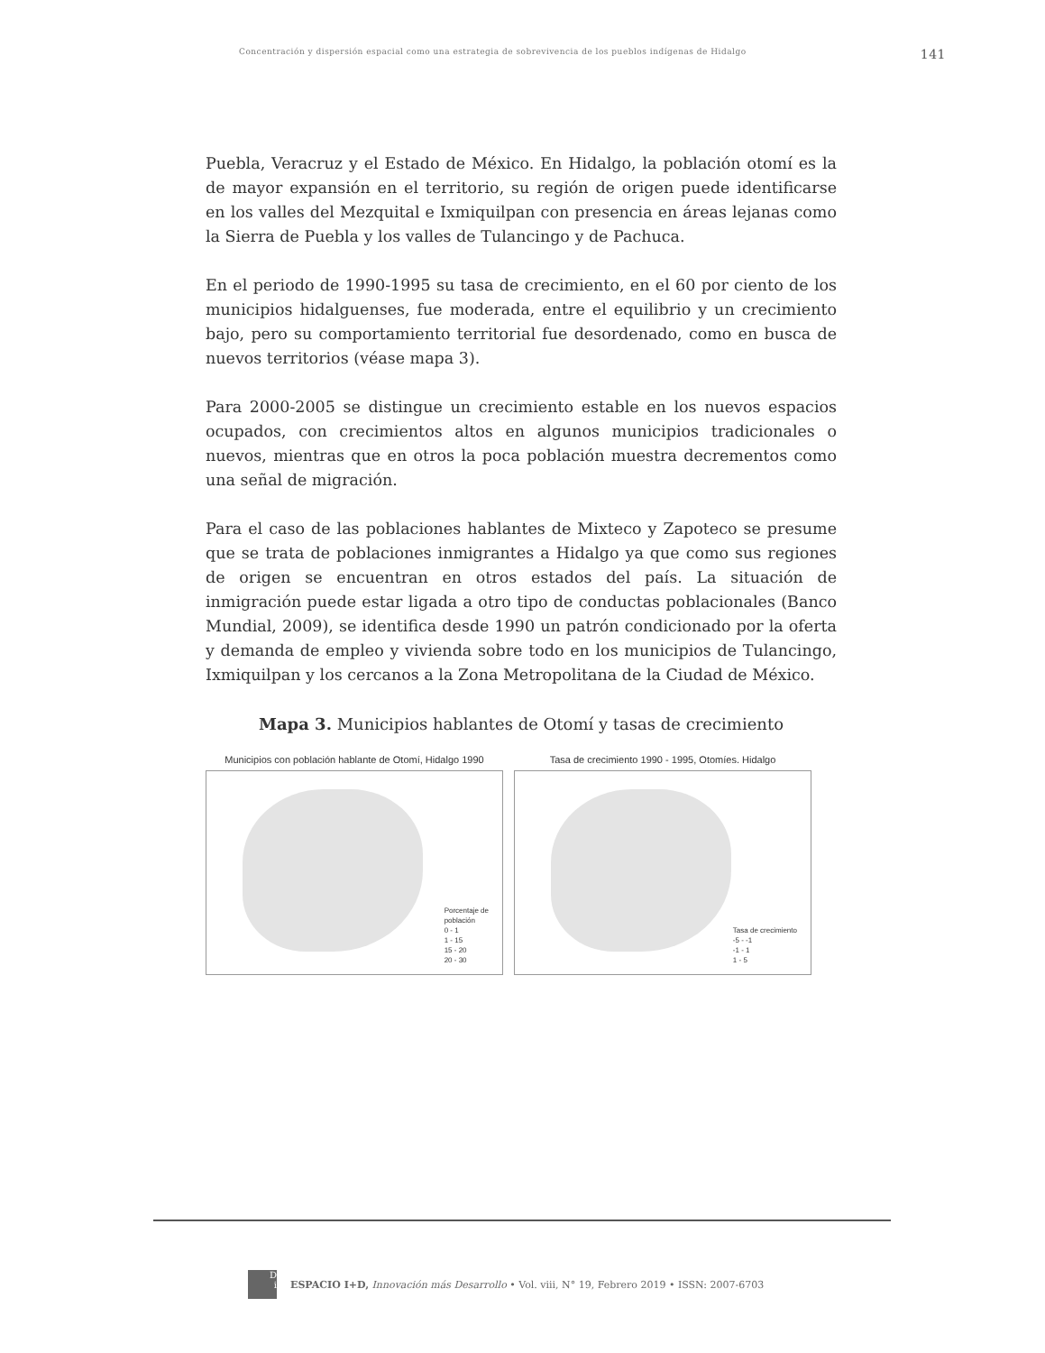Concentración y dispersión espacial como una estrategia de sobrevivencia de los pueblos indígenas de Hidalgo 141
Puebla, Veracruz y el Estado de México. En Hidalgo, la población otomí es la de mayor expansión en el territorio, su región de origen puede identificarse en los valles del Mezquital e Ixmiquilpan con presencia en áreas lejanas como la Sierra de Puebla y los valles de Tulancingo y de Pachuca.
En el periodo de 1990-1995 su tasa de crecimiento, en el 60 por ciento de los municipios hidalguenses, fue moderada, entre el equilibrio y un crecimiento bajo, pero su comportamiento territorial fue desordenado, como en busca de nuevos territorios (véase mapa 3).
Para 2000-2005 se distingue un crecimiento estable en los nuevos espacios ocupados, con crecimientos altos en algunos municipios tradicionales o nuevos, mientras que en otros la poca población muestra decrementos como una señal de migración.
Para el caso de las poblaciones hablantes de Mixteco y Zapoteco se presume que se trata de poblaciones inmigrantes a Hidalgo ya que como sus regiones de origen se encuentran en otros estados del país. La situación de inmigración puede estar ligada a otro tipo de conductas poblacionales (Banco Mundial, 2009), se identifica desde 1990 un patrón condicionado por la oferta y demanda de empleo y vivienda sobre todo en los municipios de Tulancingo, Ixmiquilpan y los cercanos a la Zona Metropolitana de la Ciudad de México.
Mapa 3. Municipios hablantes de Otomí y tasas de crecimiento
Municipios con población hablante de Otomí, Hidalgo 1990
Porcentaje de
población
0 - 1
1 - 15
15 - 20
20 - 30
Tasa de crecimiento 1990 - 1995, Otomíes. Hidalgo
Tasa de crecimiento
-5 - -1
-1 - 1
1 - 5
D
i
ESPACIO I+D, Innovación más Desarrollo • Vol. viii, N° 19, Febrero 2019 • ISSN: 2007-6703